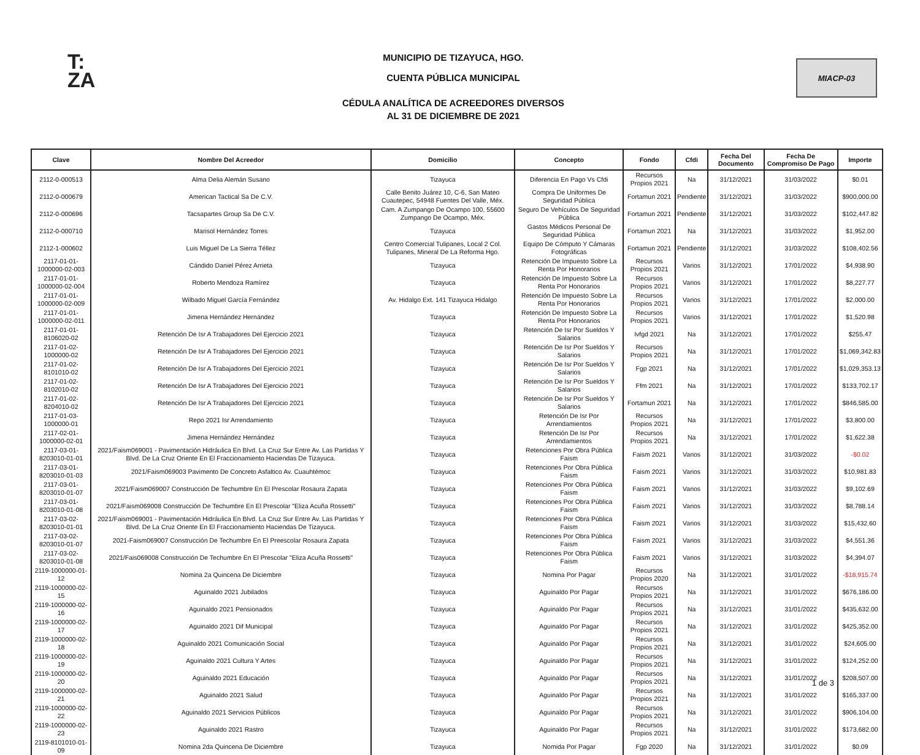T:
ZA
MUNICIPIO DE TIZAYUCA, HGO.
CUENTA PÚBLICA MUNICIPAL
CÉDULA ANALÍTICA DE ACREEDORES DIVERSOS
AL 31 DE DICIEMBRE DE 2021
MIACP-03
| Clave | Nombre Del Acreedor | Domicilio | Concepto | Fondo | Cfdi | Fecha Del Documento | Fecha De Compromiso De Pago | Importe |
| --- | --- | --- | --- | --- | --- | --- | --- | --- |
| 2112-0-000513 | Alma Delia Alemán Susano | Tizayuca | Diferencia En Pago Vs Cfdi | Recursos Propios 2021 | Na | 31/12/2021 | 31/03/2022 | $0.01 |
| 2112-0-000679 | American Tactical Sa De C.V. | Calle Benito Juárez 10, C-6, San Mateo Cuautepec, 54948 Fuentes Del Valle, Méx. | Compra De Uniformes De Seguridad Pública | Fortamun 2021 | Pendiente | 31/12/2021 | 31/03/2022 | $900,000.00 |
| 2112-0-000696 | Tacsapartes Group Sa De C.V. | Cam. A Zumpango De Ocampo 100, 55600 Zumpango De Ocampo, Méx. | Seguro De Vehículos De Seguridad Pública | Fortamun 2021 | Pendiente | 31/12/2021 | 31/03/2022 | $102,447.82 |
| 2112-0-000710 | Marisol Hernández Torres | Tizayuca | Gastos Médicos Personal De Seguridad Pública | Fortamun 2021 | Na | 31/12/2021 | 31/03/2022 | $1,952.00 |
| 2112-1-000602 | Luis Miguel De La Sierra Téllez | Centro Comercial Tulipanes, Local 2 Col. Tulipanes, Mineral De La Reforma Hgo. | Equipo De Cómputo Y Cámaras Fotográficas | Fortamun 2021 | Pendiente | 31/12/2021 | 31/03/2022 | $108,402.56 |
| 2117-01-01-1000000-02-003 | Cándido Daniel Pérez Arrieta | Tizayuca | Retención De Impuesto Sobre La Renta Por Honorarios | Recursos Propios 2021 | Varios | 31/12/2021 | 17/01/2022 | $4,938.90 |
| 2117-01-01-1000000-02-004 | Roberto Mendoza Ramírez | Tizayuca | Retención De Impuesto Sobre La Renta Por Honorarios | Recursos Propios 2021 | Varios | 31/12/2021 | 17/01/2022 | $8,227.77 |
| 2117-01-01-1000000-02-009 | Wilbado Miguel García Fernández | Av. Hidalgo Ext. 141 Tizayuca Hidalgo | Retención De Impuesto Sobre La Renta Por Honorarios | Recursos Propios 2021 | Varios | 31/12/2021 | 17/01/2022 | $2,000.00 |
| 2117-01-01-1000000-02-011 | Jimena Hernández Hernández | Tizayuca | Retención De Impuesto Sobre La Renta Por Honorarios | Recursos Propios 2021 | Varios | 31/12/2021 | 17/01/2022 | $1,520.98 |
| 2117-01-01-8106020-02 | Retención De Isr A Trabajadores Del Ejercicio 2021 | Tizayuca | Retención De Isr Por Sueldos Y Salarios | Ivfgd 2021 | Na | 31/12/2021 | 17/01/2022 | $255.47 |
| 2117-01-02-1000000-02 | Retención De Isr A Trabajadores Del Ejercicio 2021 | Tizayuca | Retención De Isr Por Sueldos Y Salarios | Recursos Propios 2021 | Na | 31/12/2021 | 17/01/2022 | $1,069,342.83 |
| 2117-01-02-8101010-02 | Retención De Isr A Trabajadores Del Ejercicio 2021 | Tizayuca | Retención De Isr Por Sueldos Y Salarios | Fgp 2021 | Na | 31/12/2021 | 17/01/2022 | $1,029,353.13 |
| 2117-01-02-8102010-02 | Retención De Isr A Trabajadores Del Ejercicio 2021 | Tizayuca | Retención De Isr Por Sueldos Y Salarios | Ffm 2021 | Na | 31/12/2021 | 17/01/2022 | $133,702.17 |
| 2117-01-02-8204010-02 | Retención De Isr A Trabajadores Del Ejercicio 2021 | Tizayuca | Retención De Isr Por Sueldos Y Salarios | Fortamun 2021 | Na | 31/12/2021 | 17/01/2022 | $846,585.00 |
| 2117-01-03-1000000-01 | Repo 2021 Isr Arrendamiento | Tizayuca | Retención De Isr Por Arrendamientos | Recursos Propios 2021 | Na | 31/12/2021 | 17/01/2022 | $3,800.00 |
| 2117-02-01-1000000-02-01 | Jimena Hernández Hernández | Tizayuca | Retención De Isr Por Arrendamientos | Recursos Propios 2021 | Na | 31/12/2021 | 17/01/2022 | $1,622.38 |
| 2117-03-01-8203010-01-01 | 2021/Faism069001 - Pavimentación Hidráulica En Blvd. La Cruz Sur Entre Av. Las Partidas Y Blvd. De La Cruz Oriente En El Fraccionamiento Haciendas De Tizayuca. | Tizayuca | Retenciones Por Obra Pública Faism | Faism 2021 | Varios | 31/12/2021 | 31/03/2022 | -$0.02 |
| 2117-03-01-8203010-01-03 | 2021/Faism069003 Pavimento De Concreto Asfaltico Av. Cuauhtémoc | Tizayuca | Retenciones Por Obra Pública Faism | Faism 2021 | Varios | 31/12/2021 | 31/03/2022 | $10,981.83 |
| 2117-03-01-8203010-01-07 | 2021/Faism069007 Construcción De Techumbre En El Prescolar Rosaura Zapata | Tizayuca | Retenciones Por Obra Pública Faism | Faism 2021 | Varios | 31/12/2021 | 31/03/2022 | $9,102.69 |
| 2117-03-01-8203010-01-08 | 2021/Faism069008 Construcción De Techumbre En El Prescolar "Eliza Acuña Rossetti" | Tizayuca | Retenciones Por Obra Pública Faism | Faism 2021 | Varios | 31/12/2021 | 31/03/2022 | $8,788.14 |
| 2117-03-02-8203010-01-01 | 2021/Faism069001 - Pavimentación Hidráulica En Blvd. La Cruz Sur Entre Av. Las Partidas Y Blvd. De La Cruz Oriente En El Fraccionamiento Haciendas De Tizayuca. | Tizayuca | Retenciones Por Obra Pública Faism | Faism 2021 | Varios | 31/12/2021 | 31/03/2022 | $15,432.60 |
| 2117-03-02-8203010-01-07 | 2021-Faism069007 Construcción De Techumbre En El Preescolar Rosaura Zapata | Tizayuca | Retenciones Por Obra Pública Faism | Faism 2021 | Varios | 31/12/2021 | 31/03/2022 | $4,551.36 |
| 2117-03-02-8203010-01-08 | 2021/Fais069008 Construcción De Techumbre En El Prescolar "Eliza Acuña Rossetti" | Tizayuca | Retenciones Por Obra Pública Faism | Faism 2021 | Varios | 31/12/2021 | 31/03/2022 | $4,394.07 |
| 2119-1000000-01-12 | Nomina 2a Quincena De Diciembre | Tizayuca | Nomina Por Pagar | Recursos Propios 2020 | Na | 31/12/2021 | 31/01/2022 | -$18,915.74 |
| 2119-1000000-02-15 | Aguinaldo 2021 Jubilados | Tizayuca | Aguinaldo Por Pagar | Recursos Propios 2021 | Na | 31/12/2021 | 31/01/2022 | $676,186.00 |
| 2119-1000000-02-16 | Aguinaldo 2021 Pensionados | Tizayuca | Aguinaldo Por Pagar | Recursos Propios 2021 | Na | 31/12/2021 | 31/01/2022 | $435,632.00 |
| 2119-1000000-02-17 | Aguinaldo 2021 Dif Municipal | Tizayuca | Aguinaldo Por Pagar | Recursos Propios 2021 | Na | 31/12/2021 | 31/01/2022 | $425,352.00 |
| 2119-1000000-02-18 | Aguinaldo 2021 Comunicación Social | Tizayuca | Aguinaldo Por Pagar | Recursos Propios 2021 | Na | 31/12/2021 | 31/01/2022 | $24,605.00 |
| 2119-1000000-02-19 | Aguinaldo 2021 Cultura Y Artes | Tizayuca | Aguinaldo Por Pagar | Recursos Propios 2021 | Na | 31/12/2021 | 31/01/2022 | $124,252.00 |
| 2119-1000000-02-20 | Aguinaldo 2021 Educación | Tizayuca | Aguinaldo Por Pagar | Recursos Propios 2021 | Na | 31/12/2021 | 31/01/2022 | $208,507.00 |
| 2119-1000000-02-21 | Aguinaldo 2021 Salud | Tizayuca | Aguinaldo Por Pagar | Recursos Propios 2021 | Na | 31/12/2021 | 31/01/2022 | $165,337.00 |
| 2119-1000000-02-22 | Aguinaldo 2021 Servicios Públicos | Tizayuca | Aguinaldo Por Pagar | Recursos Propios 2021 | Na | 31/12/2021 | 31/01/2022 | $906,104.00 |
| 2119-1000000-02-23 | Aguinaldo 2021 Rastro | Tizayuca | Aguinaldo Por Pagar | Recursos Propios 2021 | Na | 31/12/2021 | 31/01/2022 | $173,682.00 |
| 2119-8101010-01-09 | Nomina 2da Quincena De Diciembre | Tizayuca | Nomida Por Pagar | Fgp 2020 | Na | 31/12/2021 | 31/01/2022 | $0.09 |
1 de 3